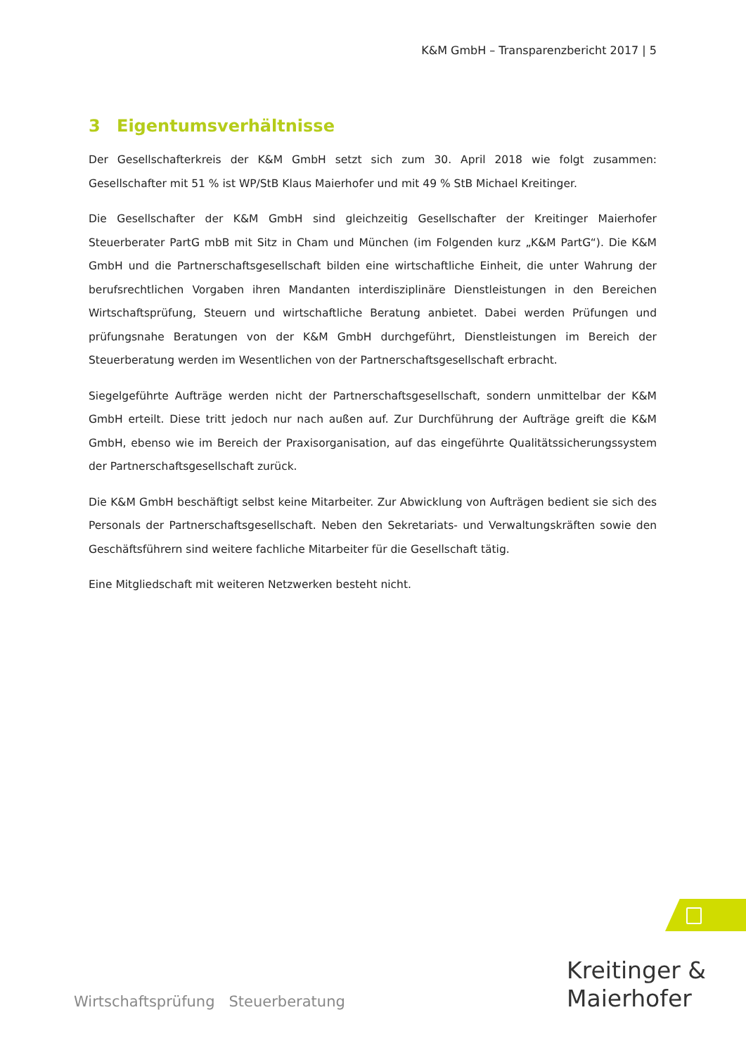K&M GmbH – Transparenzbericht 2017 | 5
3 Eigentumsverhältnisse
Der Gesellschafterkreis der K&M GmbH setzt sich zum 30. April 2018 wie folgt zusammen: Gesellschafter mit 51 % ist WP/StB Klaus Maierhofer und mit 49 % StB Michael Kreitinger.
Die Gesellschafter der K&M GmbH sind gleichzeitig Gesellschafter der Kreitinger Maierhofer Steuerberater PartG mbB mit Sitz in Cham und München (im Folgenden kurz „K&M PartG“). Die K&M GmbH und die Partnerschaftsgesellschaft bilden eine wirtschaftliche Einheit, die unter Wahrung der berufsrechtlichen Vorgaben ihren Mandanten interdisziplinäre Dienstleistungen in den Bereichen Wirtschaftsprüfung, Steuern und wirtschaftliche Beratung anbietet. Dabei werden Prüfungen und prüfungsnahe Beratungen von der K&M GmbH durchgeführt, Dienstleistungen im Bereich der Steuerberatung werden im Wesentlichen von der Partnerschaftsgesellschaft erbracht.
Siegelgeführte Aufträge werden nicht der Partnerschaftsgesellschaft, sondern unmittelbar der K&M GmbH erteilt. Diese tritt jedoch nur nach außen auf. Zur Durchführung der Aufträge greift die K&M GmbH, ebenso wie im Bereich der Praxisorganisation, auf das eingeführte Qualitätssicherungssystem der Partnerschaftsgesellschaft zurück.
Die K&M GmbH beschäftigt selbst keine Mitarbeiter. Zur Abwicklung von Aufträgen bedient sie sich des Personals der Partnerschaftsgesellschaft. Neben den Sekretariats- und Verwaltungskräften sowie den Geschäftsführern sind weitere fachliche Mitarbeiter für die Gesellschaft tätig.
Eine Mitgliedschaft mit weiteren Netzwerken besteht nicht.
Kreitinger &
Maierhofer
Wirtschaftsprüfung Steuerberatung